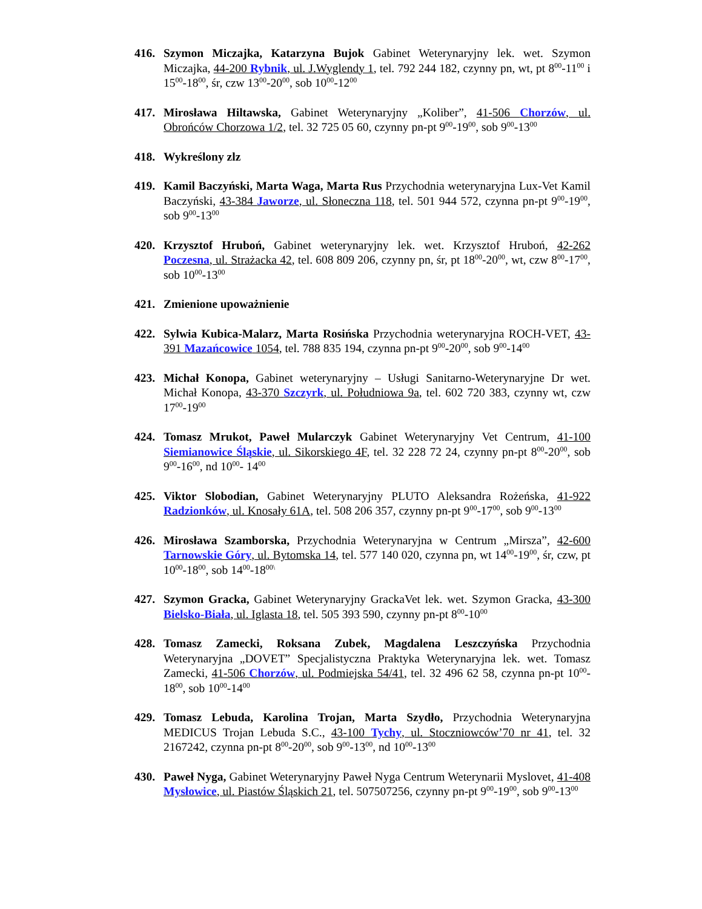416. Szymon Miczajka, Katarzyna Bujok Gabinet Weterynaryjny lek. wet. Szymon Miczajka, 44-200 Rybnik, ul. J.Wyglendy 1, tel. 792 244 182, czynny pn, wt, pt 8<sup>00</sup>-11<sup>00</sup> i 15<sup>00</sup>-18<sup>00</sup>, śr, czw 13<sup>00</sup>-20<sup>00</sup>, sob 10<sup>00</sup>-12<sup>00</sup>
417. Mirosława Hiltawska, Gabinet Weterynaryjny „Koliber”, 41-506 Chorzów, ul. Obrońców Chorzowa 1/2, tel. 32 725 05 60, czynny pn-pt 9<sup>00</sup>-19<sup>00</sup>, sob 9<sup>00</sup>-13<sup>00</sup>
418. Wykreślony zlz
419. Kamil Baczyński, Marta Waga, Marta Rus Przychodnia weterynaryjna Lux-Vet Kamil Baczyński, 43-384 Jaworze, ul. Słoneczna 118, tel. 501 944 572, czynna pn-pt 9<sup>00</sup>-19<sup>00</sup>, sob 9<sup>00</sup>-13<sup>00</sup>
420. Krzysztof Hruboń, Gabinet weterynaryjny lek. wet. Krzysztof Hruboń, 42-262 Poczesna, ul. Strażacka 42, tel. 608 809 206, czynny pn, śr, pt 18<sup>00</sup>-20<sup>00</sup>, wt, czw 8<sup>00</sup>-17<sup>00</sup>, sob 10<sup>00</sup>-13<sup>00</sup>
421. Zmienione upoważnienie
422. Sylwia Kubica-Malarz, Marta Rosińska Przychodnia weterynaryjna ROCH-VET, 43-391 Mazańcowice 1054, tel. 788 835 194, czynna pn-pt 9<sup>00</sup>-20<sup>00</sup>, sob 9<sup>00</sup>-14<sup>00</sup>
423. Michał Konopa, Gabinet weterynaryjny – Usługi Sanitarno-Weterynaryjne Dr wet. Michał Konopa, 43-370 Szczyrk, ul. Południowa 9a, tel. 602 720 383, czynny wt, czw 17<sup>00</sup>-19<sup>00</sup>
424. Tomasz Mrukot, Paweł Mularczyk Gabinet Weterynaryjny Vet Centrum, 41-100 Siemianowice Śląskie, ul. Sikorskiego 4F, tel. 32 228 72 24, czynny pn-pt 8<sup>00</sup>-20<sup>00</sup>, sob 9<sup>00</sup>-16<sup>00</sup>, nd 10<sup>00</sup>- 14<sup>00</sup>
425. Viktor Slobodian, Gabinet Weterynaryjny PLUTO Aleksandra Rożeńska, 41-922 Radzionków, ul. Knosały 61A, tel. 508 206 357, czynny pn-pt 9<sup>00</sup>-17<sup>00</sup>, sob 9<sup>00</sup>-13<sup>00</sup>
426. Mirosława Szamborska, Przychodnia Weterynaryjna w Centrum „Mirsza”, 42-600 Tarnowskie Góry, ul. Bytomska 14, tel. 577 140 020, czynna pn, wt 14<sup>00</sup>-19<sup>00</sup>, śr, czw, pt 10<sup>00</sup>-18<sup>00</sup>, sob 14<sup>00</sup>-18<sup>00\</sup>
427. Szymon Gracka, Gabinet Weterynaryjny GrackaVet lek. wet. Szymon Gracka, 43-300 Bielsko-Biała, ul. Iglasta 18, tel. 505 393 590, czynny pn-pt 8<sup>00</sup>-10<sup>00</sup>
428. Tomasz Zamecki, Roksana Zubek, Magdalena Leszczyńska Przychodnia Weterynaryjna „DOVET” Specjalistyczna Praktyka Weterynaryjna lek. wet. Tomasz Zamecki, 41-506 Chorzów, ul. Podmiejska 54/41, tel. 32 496 62 58, czynna pn-pt 10<sup>00</sup>-18<sup>00</sup>, sob 10<sup>00</sup>-14<sup>00</sup>
429. Tomasz Lebuda, Karolina Trojan, Marta Szydło, Przychodnia Weterynaryjna MEDICUS Trojan Lebuda S.C., 43-100 Tychy, ul. Stoczniowców’70 nr 41, tel. 32 2167242, czynna pn-pt 8<sup>00</sup>-20<sup>00</sup>, sob 9<sup>00</sup>-13<sup>00</sup>, nd 10<sup>00</sup>-13<sup>00</sup>
430. Paweł Nyga, Gabinet Weterynaryjny Paweł Nyga Centrum Weterynarii Myslovet, 41-408 Mysłowice, ul. Piastów Śląskich 21, tel. 507507256, czynny pn-pt 9<sup>00</sup>-19<sup>00</sup>, sob 9<sup>00</sup>-13<sup>00</sup>